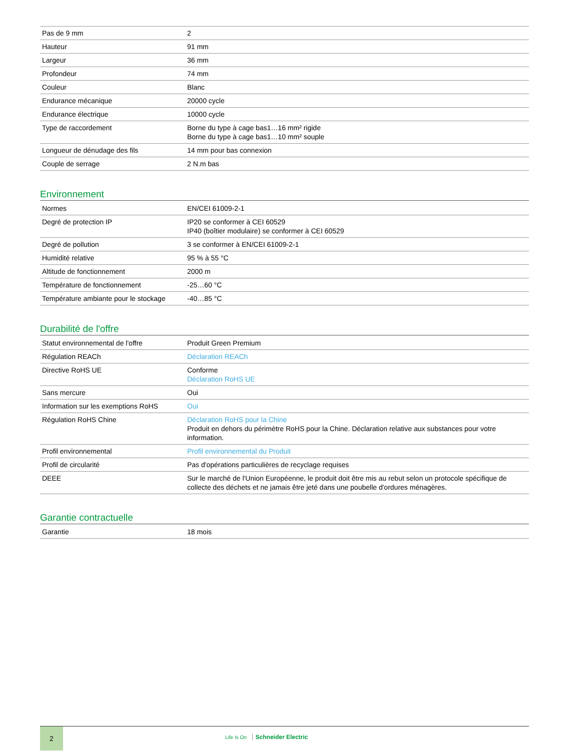| Pas de 9 mm | 2 |
| Hauteur | 91 mm |
| Largeur | 36 mm |
| Profondeur | 74 mm |
| Couleur | Blanc |
| Endurance mécanique | 20000 cycle |
| Endurance électrique | 10000 cycle |
| Type de raccordement | Borne du type à cage bas1…16 mm² rigide Borne du type à cage bas1…10 mm² souple |
| Longueur de dénudage des fils | 14 mm pour bas connexion |
| Couple de serrage | 2 N.m bas |
Environnement
| Normes | EN/CEI 61009-2-1 |
| Degré de protection IP | IP20 se conformer à CEI 60529 IP40 (boîtier modulaire) se conformer à CEI 60529 |
| Degré de pollution | 3 se conformer à EN/CEI 61009-2-1 |
| Humidité relative | 95 % à 55 °C |
| Altitude de fonctionnement | 2000 m |
| Température de fonctionnement | -25…60 °C |
| Température ambiante pour le stockage | -40…85 °C |
Durabilité de l'offre
| Statut environnemental de l'offre | Produit Green Premium |
| Régulation REACh | Déclaration REACh |
| Directive RoHS UE | Conforme Déclaration RoHS UE |
| Sans mercure | Oui |
| Information sur les exemptions RoHS | Oui |
| Régulation RoHS Chine | Déclaration RoHS pour la Chine Produit en dehors du périmètre RoHS pour la Chine. Déclaration relative aux substances pour votre information. |
| Profil environnemental | Profil environnemental du Produit |
| Profil de circularité | Pas d'opérations particulières de recyclage requises |
| DEEE | Sur le marché de l'Union Européenne, le produit doit être mis au rebut selon un protocole spécifique de collecte des déchets et ne jamais être jeté dans une poubelle d'ordures ménagères. |
Garantie contractuelle
| Garantie | 18 mois |
2
Life Is On Schneider Electric